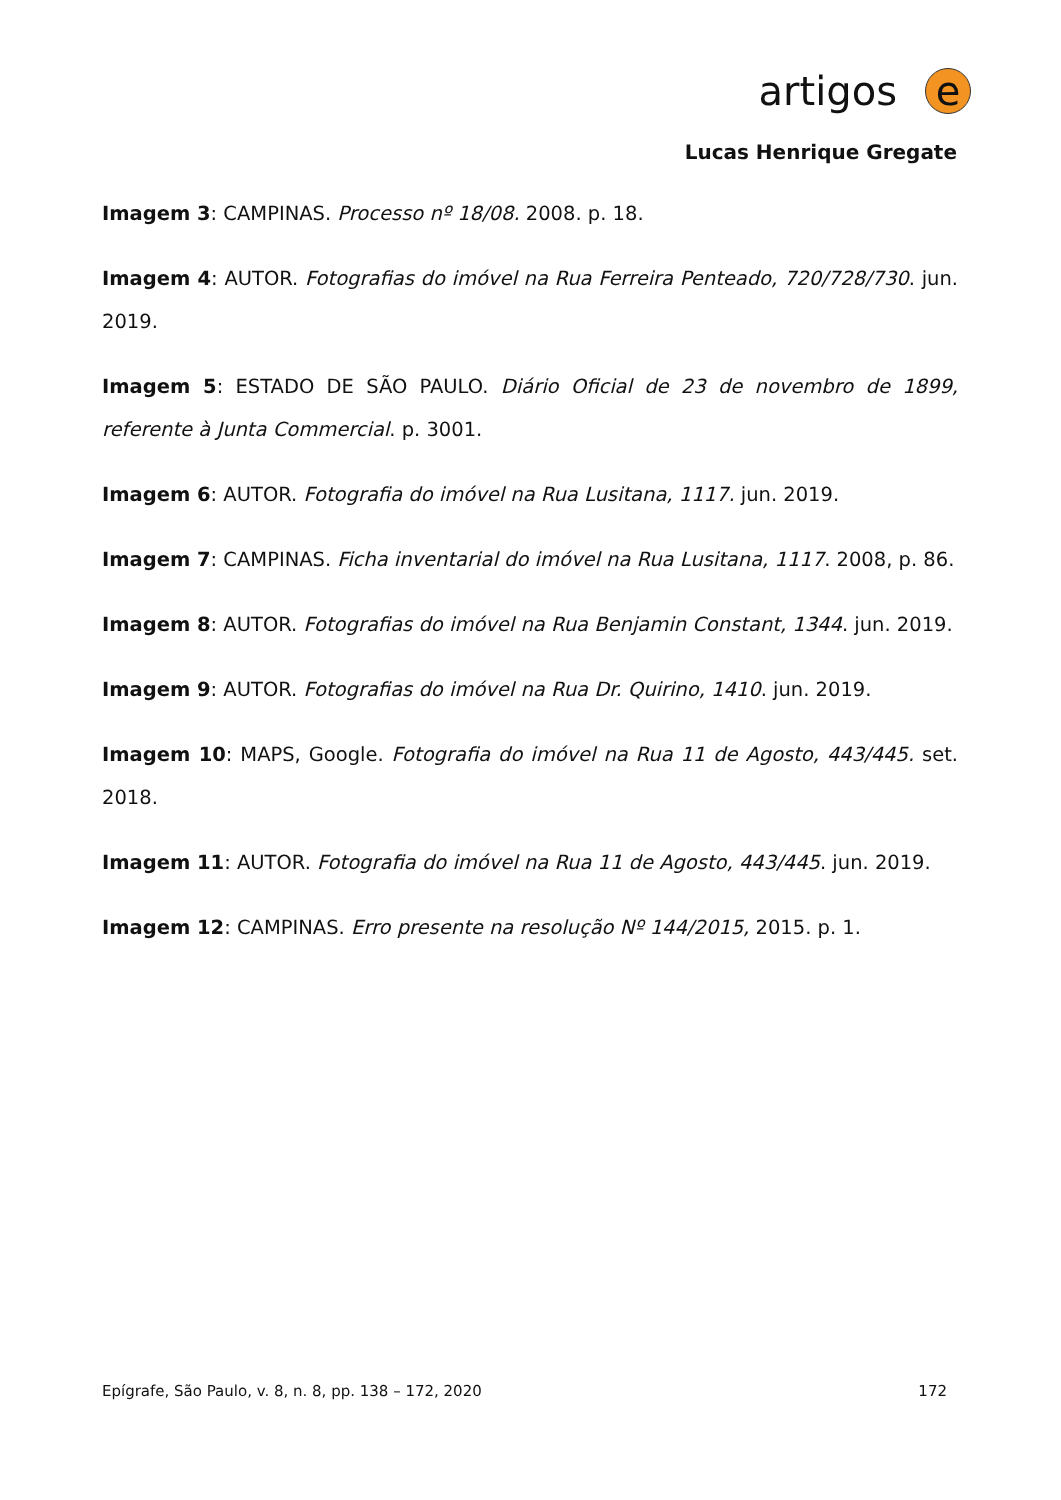artigos e
Lucas Henrique Gregate
Imagem 3: CAMPINAS. Processo nº 18/08. 2008. p. 18.
Imagem 4: AUTOR. Fotografias do imóvel na Rua Ferreira Penteado, 720/728/730. jun. 2019.
Imagem 5: ESTADO DE SÃO PAULO. Diário Oficial de 23 de novembro de 1899, referente à Junta Commercial. p. 3001.
Imagem 6: AUTOR. Fotografia do imóvel na Rua Lusitana, 1117. jun. 2019.
Imagem 7: CAMPINAS. Ficha inventarial do imóvel na Rua Lusitana, 1117. 2008, p. 86.
Imagem 8: AUTOR. Fotografias do imóvel na Rua Benjamin Constant, 1344. jun. 2019.
Imagem 9: AUTOR. Fotografias do imóvel na Rua Dr. Quirino, 1410. jun. 2019.
Imagem 10: MAPS, Google. Fotografia do imóvel na Rua 11 de Agosto, 443/445. set. 2018.
Imagem 11: AUTOR. Fotografia do imóvel na Rua 11 de Agosto, 443/445. jun. 2019.
Imagem 12: CAMPINAS. Erro presente na resolução Nº 144/2015, 2015. p. 1.
Epígrafe, São Paulo, v. 8, n. 8, pp. 138 – 172, 2020 172